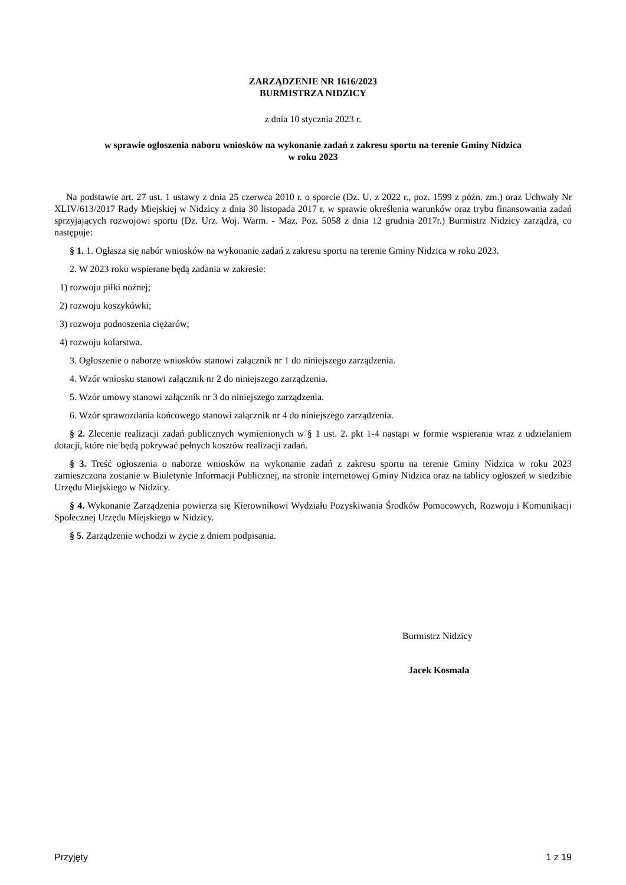ZARZĄDZENIE NR 1616/2023
BURMISTRZA NIDZICY
z dnia 10 stycznia 2023 r.
w sprawie ogłoszenia naboru wniosków na wykonanie zadań z zakresu sportu na terenie Gminy Nidzica
w roku 2023
Na podstawie art. 27 ust. 1 ustawy z dnia 25 czerwca 2010 r. o sporcie (Dz. U. z 2022 r., poz. 1599 z późn. zm.) oraz Uchwały Nr XLIV/613/2017 Rady Miejskiej w Nidzicy z dnia 30 listopada 2017 r. w sprawie określenia warunków oraz trybu finansowania zadań sprzyjających rozwojowi sportu (Dz. Urz. Woj. Warm. - Maz. Poz. 5058 z dnia 12 grudnia 2017r.) Burmistrz Nidzicy zarządza, co następuje:
§ 1. 1. Ogłasza się nabór wniosków na wykonanie zadań z zakresu sportu na terenie Gminy Nidzica w roku 2023.
2. W 2023 roku wspierane będą zadania w zakresie:
1) rozwoju piłki nożnej;
2) rozwoju koszykówki;
3) rozwoju podnoszenia ciężarów;
4) rozwoju kolarstwa.
3. Ogłoszenie o naborze wniosków stanowi załącznik nr 1 do niniejszego zarządzenia.
4. Wzór wniosku stanowi załącznik nr 2 do niniejszego zarządzenia.
5. Wzór umowy stanowi załącznik nr 3 do niniejszego zarządzenia.
6. Wzór sprawozdania końcowego stanowi załącznik nr 4 do niniejszego zarządzenia.
§ 2. Zlecenie realizacji zadań publicznych wymienionych w § 1 ust. 2. pkt 1-4 nastąpi w formie wspierania wraz z udzielaniem dotacji, które nie będą pokrywać pełnych kosztów realizacji zadań.
§ 3. Treść ogłoszenia o naborze wniosków na wykonanie zadań z zakresu sportu na terenie Gminy Nidzica w roku 2023 zamieszczona zostanie w Biuletynie Informacji Publicznej, na stronie internetowej Gminy Nidzica oraz na tablicy ogłoszeń w siedzibie Urzędu Miejskiego w Nidzicy.
§ 4. Wykonanie Zarządzenia powierza się Kierownikowi Wydziału Pozyskiwania Środków Pomocowych, Rozwoju i Komunikacji Społecznej Urzędu Miejskiego w Nidzicy.
§ 5. Zarządzenie wchodzi w życie z dniem podpisania.
Burmistrz Nidzicy
Jacek Kosmala
Przyjęty 1 z 19